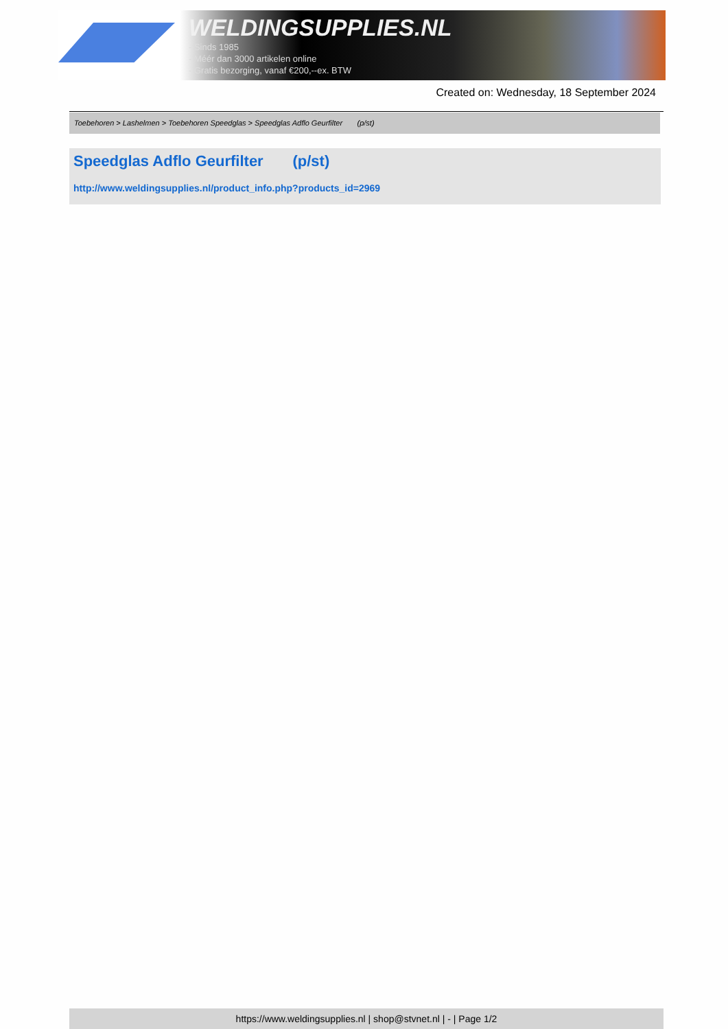WELDINGSUPPLIES.NL
- Sinds 1985
- Méér dan 3000 artikelen online
- Gratis bezorging, vanaf €200,--ex. BTW
Created on: Wednesday, 18 September 2024
Toebehoren > Lashelmen > Toebehoren Speedglas > Speedglas Adflo Geurfilter (p/st)
Speedglas Adflo Geurfilter (p/st)
http://www.weldingsupplies.nl/product_info.php?products_id=2969
https://www.weldingsupplies.nl | shop@stvnet.nl | - | Page 1/2